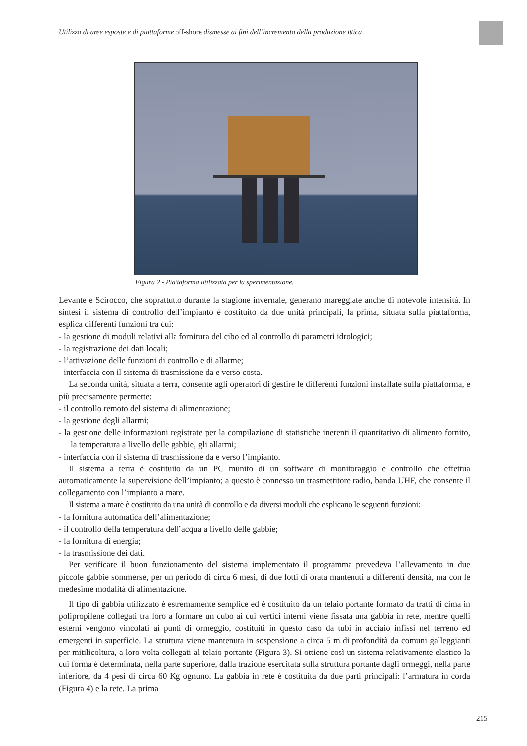Utilizzo di aree esposte e di piattaforme off-shore dismesse ai fini dell’incremento della produzione ittica
Figura 2 - Piattaforma utilizzata per la sperimentazione.
Levante e Scirocco, che soprattutto durante la stagione invernale, generano mareggiate anche di notevole intensità. In sintesi il sistema di controllo dell’impianto è costituito da due unità principali, la prima, situata sulla piattaforma, esplica differenti funzioni tra cui:
- la gestione di moduli relativi alla fornitura del cibo ed al controllo di parametri idrologici;
- la registrazione dei dati locali;
- l’attivazione delle funzioni di controllo e di allarme;
- interfaccia con il sistema di trasmissione da e verso costa.
La seconda unità, situata a terra, consente agli operatori di gestire le differenti funzioni installate sulla piattaforma, e più precisamente permette:
- il controllo remoto del sistema di alimentazione;
- la gestione degli allarmi;
- la gestione delle informazioni registrate per la compilazione di statistiche inerenti il quantitativo di alimento fornito, la temperatura a livello delle gabbie, gli allarmi;
- interfaccia con il sistema di trasmissione da e verso l’impianto.
Il sistema a terra è costituito da un PC munito di un software di monitoraggio e controllo che effettua automaticamente la supervisione dell’impianto; a questo è connesso un trasmettitore radio, banda UHF, che consente il collegamento con l’impianto a mare.
Il sistema a mare è costituito da una unità di controllo e da diversi moduli che esplicano le seguenti funzioni:
- la fornitura automatica dell’alimentazione;
- il controllo della temperatura dell’acqua a livello delle gabbie;
- la fornitura di energia;
- la trasmissione dei dati.
Per verificare il buon funzionamento del sistema implementato il programma prevedeva l’allevamento in due piccole gabbie sommerse, per un periodo di circa 6 mesi, di due lotti di orata mantenuti a differenti densità, ma con le medesime modalità di alimentazione.
Il tipo di gabbia utilizzato è estremamente semplice ed è costituito da un telaio portante formato da tratti di cima in polipropilene collegati tra loro a formare un cubo ai cui vertici interni viene fissata una gabbia in rete, mentre quelli esterni vengono vincolati ai punti di ormeggio, costituiti in questo caso da tubi in acciaio infissi nel terreno ed emergenti in superficie. La struttura viene mantenuta in sospensione a circa 5 m di profondità da comuni galleggianti per mitilicoltura, a loro volta collegati al telaio portante (Figura 3). Si ottiene così un sistema relativamente elastico la cui forma è determinata, nella parte superiore, dalla trazione esercitata sulla struttura portante dagli ormeggi, nella parte inferiore, da 4 pesi di circa 60 Kg ognuno. La gabbia in rete è costituita da due parti principali: l’armatura in corda (Figura 4) e la rete. La prima
215